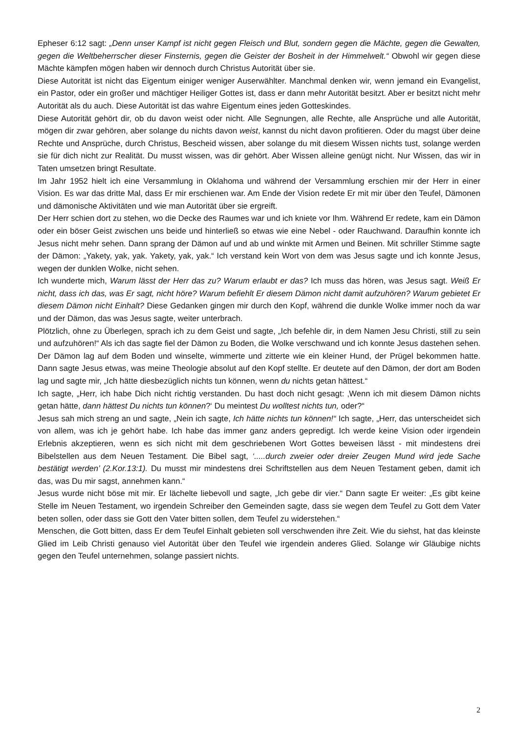Epheser 6:12 sagt: „Denn unser Kampf ist nicht gegen Fleisch und Blut, sondern gegen die Mächte, gegen die Gewalten, gegen die Weltbeherrscher dieser Finsternis, gegen die Geister der Bosheit in der Himmelwelt.“ Obwohl wir gegen diese Mächte kämpfen mögen haben wir dennoch durch Christus Autorität über sie.
Diese Autorität ist nicht das Eigentum einiger weniger Auserwählter. Manchmal denken wir, wenn jemand ein Evangelist, ein Pastor, oder ein großer und mächtiger Heiliger Gottes ist, dass er dann mehr Autorität besitzt. Aber er besitzt nicht mehr Autorität als du auch. Diese Autorität ist das wahre Eigentum eines jeden Gotteskindes.
Diese Autorität gehört dir, ob du davon weist oder nicht. Alle Segnungen, alle Rechte, alle Ansprüche und alle Autorität, mögen dir zwar gehören, aber solange du nichts davon weist, kannst du nicht davon profitieren. Oder du magst über deine Rechte und Ansprüche, durch Christus, Bescheid wissen, aber solange du mit diesem Wissen nichts tust, solange werden sie für dich nicht zur Realität. Du musst wissen, was dir gehört. Aber Wissen alleine genügt nicht. Nur Wissen, das wir in Taten umsetzen bringt Resultate.
Im Jahr 1952 hielt ich eine Versammlung in Oklahoma und während der Versammlung erschien mir der Herr in einer Vision. Es war das dritte Mal, dass Er mir erschienen war. Am Ende der Vision redete Er mit mir über den Teufel, Dämonen und dämonische Aktivitäten und wie man Autorität über sie ergreift.
Der Herr schien dort zu stehen, wo die Decke des Raumes war und ich kniete vor Ihm. Während Er redete, kam ein Dämon oder ein böser Geist zwischen uns beide und hinterließ so etwas wie eine Nebel - oder Rauchwand. Daraufhin konnte ich Jesus nicht mehr sehen. Dann sprang der Dämon auf und ab und winkte mit Armen und Beinen. Mit schriller Stimme sagte der Dämon: „Yakety, yak, yak. Yakety, yak, yak.“ Ich verstand kein Wort von dem was Jesus sagte und ich konnte Jesus, wegen der dunklen Wolke, nicht sehen.
Ich wunderte mich, Warum lässt der Herr das zu? Warum erlaubt er das? Ich muss das hören, was Jesus sagt. Weiß Er nicht, dass ich das, was Er sagt, nicht höre? Warum befiehlt Er diesem Dämon nicht damit aufzuhören? Warum gebietet Er diesem Dämon nicht Einhalt? Diese Gedanken gingen mir durch den Kopf, während die dunkle Wolke immer noch da war und der Dämon, das was Jesus sagte, weiter unterbrach.
Plötzlich, ohne zu Überlegen, sprach ich zu dem Geist und sagte, „Ich befehle dir, in dem Namen Jesu Christi, still zu sein und aufzuhören!“ Als ich das sagte fiel der Dämon zu Boden, die Wolke verschwand und ich konnte Jesus dastehen sehen. Der Dämon lag auf dem Boden und winselte, wimmerte und zitterte wie ein kleiner Hund, der Prügel bekommen hatte. Dann sagte Jesus etwas, was meine Theologie absolut auf den Kopf stellte. Er deutete auf den Dämon, der dort am Boden lag und sagte mir, „Ich hätte diesbezüglich nichts tun können, wenn du nichts getan hättest.“
Ich sagte, „Herr, ich habe Dich nicht richtig verstanden. Du hast doch nicht gesagt: ‚Wenn ich mit diesem Dämon nichts getan hätte, dann hättest Du nichts tun können?‘ Du meintest Du wolltest nichts tun, oder?“
Jesus sah mich streng an und sagte, „Nein ich sagte, Ich hätte nichts tun können!“ Ich sagte, „Herr, das unterscheidet sich von allem, was ich je gehört habe. Ich habe das immer ganz anders gepredigt. Ich werde keine Vision oder irgendein Erlebnis akzeptieren, wenn es sich nicht mit dem geschriebenen Wort Gottes beweisen lässt - mit mindestens drei Bibelstellen aus dem Neuen Testament. Die Bibel sagt, ‘.....durch zweier oder dreier Zeugen Mund wird jede Sache bestätigt werden’ (2.Kor.13:1). Du musst mir mindestens drei Schriftstellen aus dem Neuen Testament geben, damit ich das, was Du mir sagst, annehmen kann.“
Jesus wurde nicht böse mit mir. Er lächelte liebevoll und sagte, „Ich gebe dir vier.“ Dann sagte Er weiter: „Es gibt keine Stelle im Neuen Testament, wo irgendein Schreiber den Gemeinden sagte, dass sie wegen dem Teufel zu Gott dem Vater beten sollen, oder dass sie Gott den Vater bitten sollen, dem Teufel zu widerstehen.“
Menschen, die Gott bitten, dass Er dem Teufel Einhalt gebieten soll verschwenden ihre Zeit. Wie du siehst, hat das kleinste Glied im Leib Christi genauso viel Autorität über den Teufel wie irgendein anderes Glied. Solange wir Gläubige nichts gegen den Teufel unternehmen, solange passiert nichts.
2